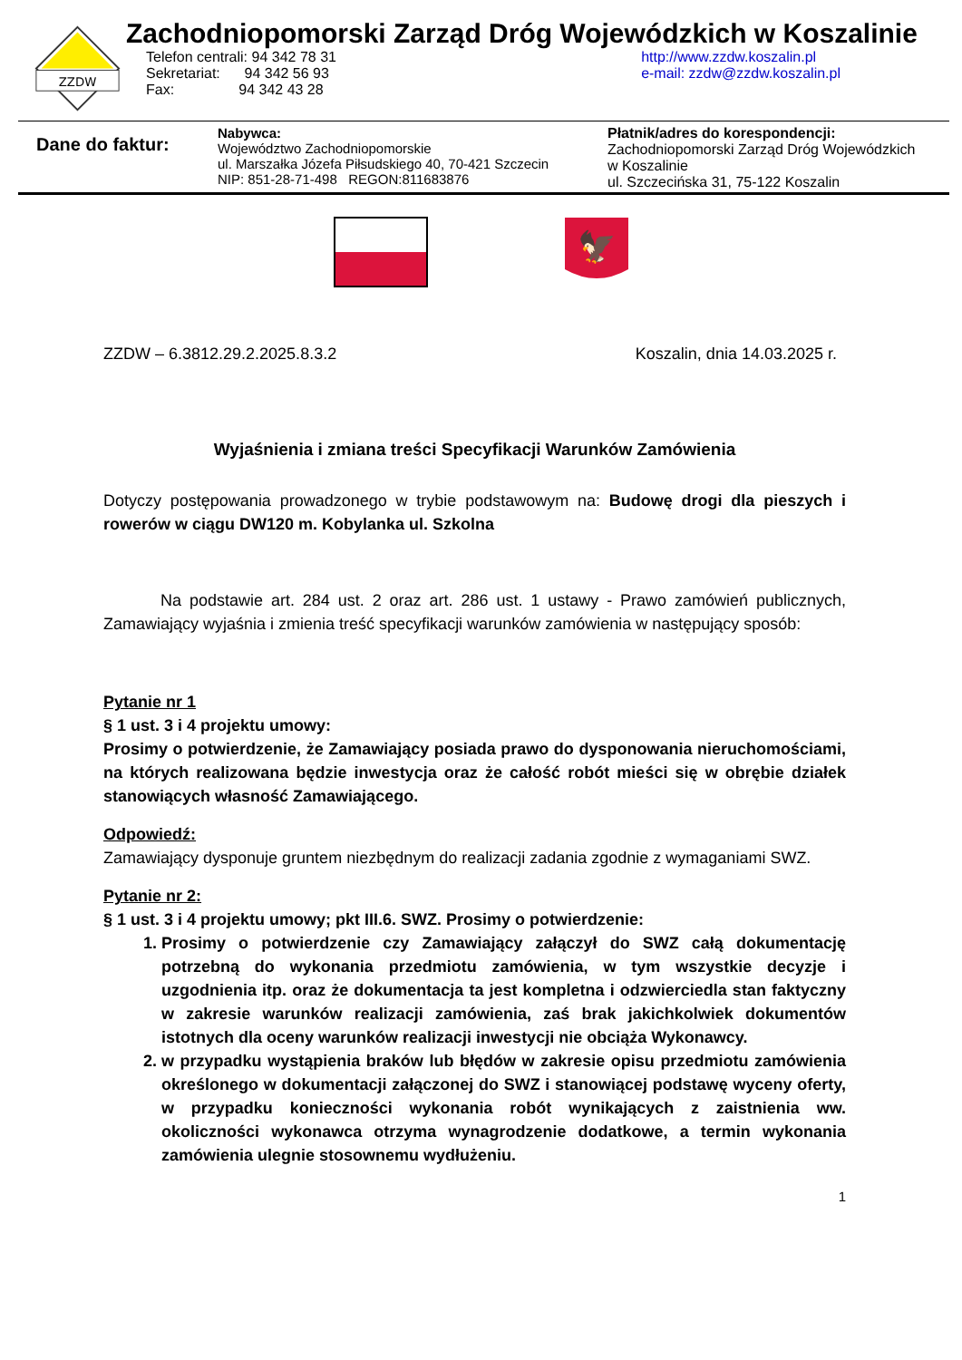ZZDW
Zachodniopomorski Zarząd Dróg Wojewódzkich w Koszalinie
Telefon centrali: 94 342 78 31
Sekretariat: 94 342 56 93
Fax: 94 342 43 28
http://www.zzdw.koszalin.pl
e-mail: zzdw@zzdw.koszalin.pl
Dane do faktur:
Nabywca:
Województwo Zachodniopomorskie
ul. Marszałka Józefa Piłsudskiego 40, 70-421 Szczecin
NIP: 851-28-71-498 REGON:811683876
Płatnik/adres do korespondencji:
Zachodniopomorski Zarząd Dróg Wojewódzkich
w Koszalinie
ul. Szczecińska 31, 75-122 Koszalin
🦅
ZZDW – 6.3812.29.2.2025.8.3.2 Koszalin, dnia 14.03.2025 r.
Wyjaśnienia i zmiana treści Specyfikacji Warunków Zamówienia
Dotyczy postępowania prowadzonego w trybie podstawowym na: Budowę drogi dla pieszych i rowerów w ciągu DW120 m. Kobylanka ul. Szkolna
Na podstawie art. 284 ust. 2 oraz art. 286 ust. 1 ustawy - Prawo zamówień publicznych, Zamawiający wyjaśnia i zmienia treść specyfikacji warunków zamówienia w następujący sposób:
Pytanie nr 1
§ 1 ust. 3 i 4 projektu umowy:
Prosimy o potwierdzenie, że Zamawiający posiada prawo do dysponowania nieruchomościami, na których realizowana będzie inwestycja oraz że całość robót mieści się w obrębie działek stanowiących własność Zamawiającego.
Odpowiedź:
Zamawiający dysponuje gruntem niezbędnym do realizacji zadania zgodnie z wymaganiami SWZ.
Pytanie nr 2:
§ 1 ust. 3 i 4 projektu umowy; pkt III.6. SWZ. Prosimy o potwierdzenie:
1. Prosimy o potwierdzenie czy Zamawiający załączył do SWZ całą dokumentację potrzebną do wykonania przedmiotu zamówienia, w tym wszystkie decyzje i uzgodnienia itp. oraz że dokumentacja ta jest kompletna i odzwierciedla stan faktyczny w zakresie warunków realizacji zamówienia, zaś brak jakichkolwiek dokumentów istotnych dla oceny warunków realizacji inwestycji nie obciąża Wykonawcy.
2. w przypadku wystąpienia braków lub błędów w zakresie opisu przedmiotu zamówienia określonego w dokumentacji załączonej do SWZ i stanowiącej podstawę wyceny oferty, w przypadku konieczności wykonania robót wynikających z zaistnienia ww. okoliczności wykonawca otrzyma wynagrodzenie dodatkowe, a termin wykonania zamówienia ulegnie stosownemu wydłużeniu.
1